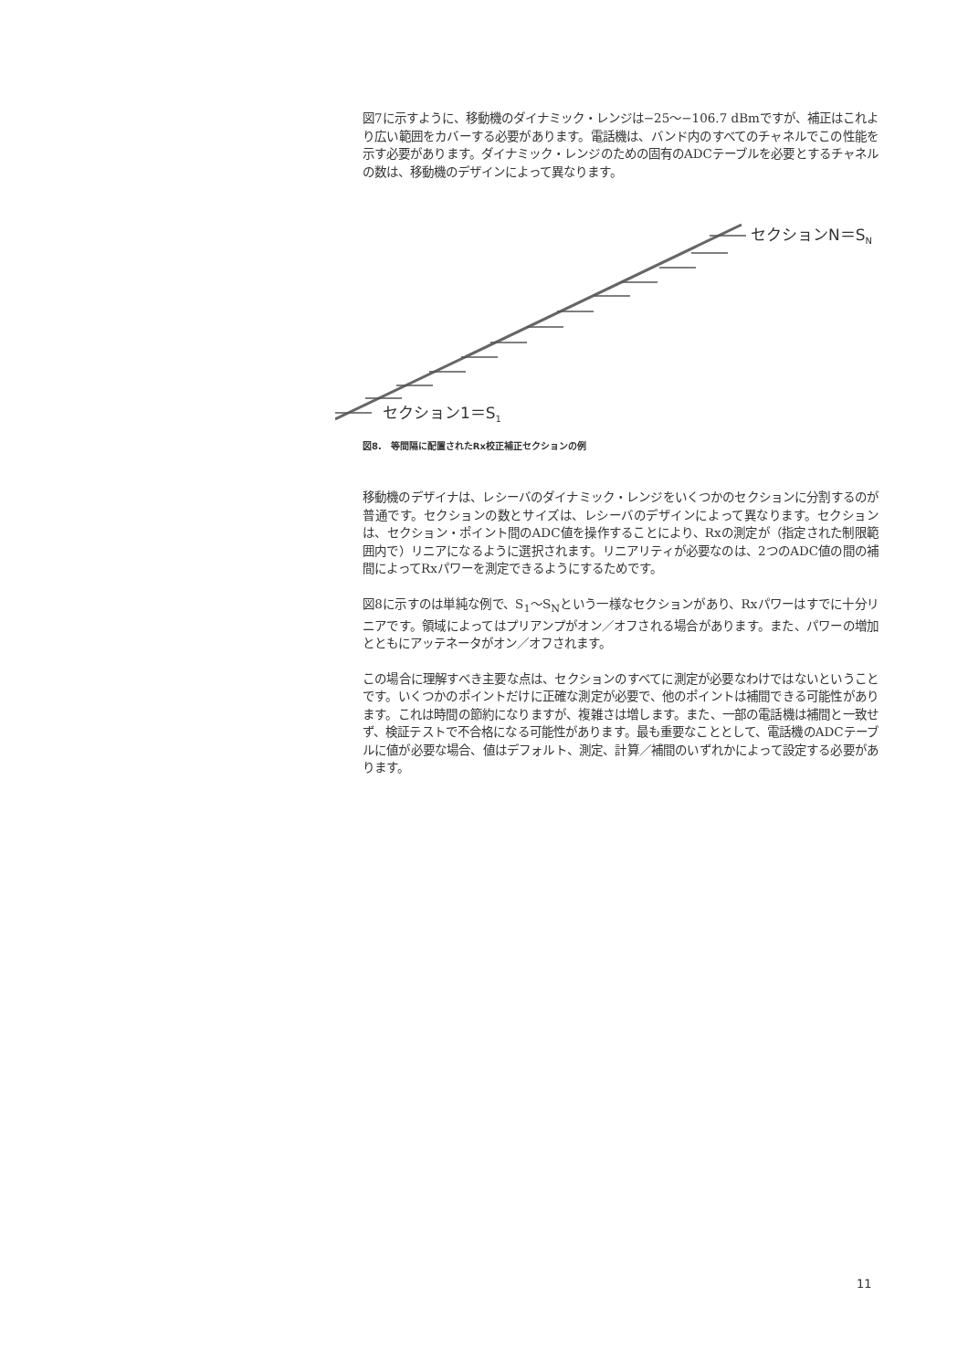図7に示すように、移動機のダイナミック・レンジは−25〜−106.7 dBmですが、補正はこれより広い範囲をカバーする必要があります。電話機は、バンド内のすべてのチャネルでこの性能を示す必要があります。ダイナミック・レンジのための固有のADCテーブルを必要とするチャネルの数は、移動機のデザインによって異なります。
セクションN＝S<sub>N</sub>
セクション1＝S<sub>1</sub>
図8.　等間隔に配置されたRx校正補正セクションの例
移動機のデザイナは、レシーバのダイナミック・レンジをいくつかのセクションに分割するのが普通です。セクションの数とサイズは、レシーバのデザインによって異なります。セクションは、セクション・ポイント間のADC値を操作することにより、Rxの測定が（指定された制限範囲内で）リニアになるように選択されます。リニアリティが必要なのは、2つのADC値の間の補間によってRxパワーを測定できるようにするためです。
図8に示すのは単純な例で、S<sub>1</sub>〜S<sub>N</sub>という一様なセクションがあり、Rxパワーはすでに十分リニアです。領域によってはプリアンプがオン／オフされる場合があります。また、パワーの増加とともにアッテネータがオン／オフされます。
この場合に理解すべき主要な点は、セクションのすべてに測定が必要なわけではないということです。いくつかのポイントだけに正確な測定が必要で、他のポイントは補間できる可能性があります。これは時間の節約になりますが、複雑さは増します。また、一部の電話機は補間と一致せず、検証テストで不合格になる可能性があります。最も重要なこととして、電話機のADCテーブルに値が必要な場合、値はデフォルト、測定、計算／補間のいずれかによって設定する必要があります。
11